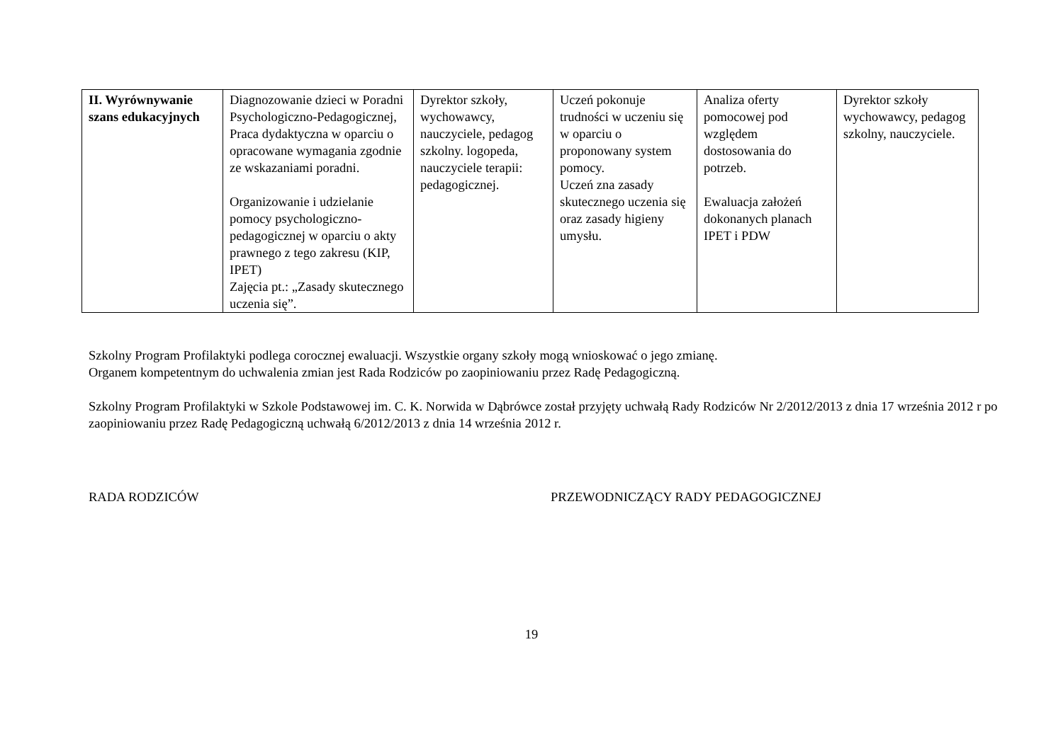| II. Wyrównywanie szans edukacyjnych | Diagnozowanie dzieci w Poradni Psychologiczno-Pedagogicznej, Praca dydaktyczna w oparciu o opracowane wymagania zgodnie ze wskazaniami poradni. Organizowanie i udzielanie pomocy psychologiczno-pedagogicznej w oparciu o akty prawnego z tego zakresu (KIP, IPET) Zajęcia pt.: „Zasady skutecznego uczenia się”. | Dyrektor szkoły, wychowawcy, nauczyciele, pedagog szkolny. logopeda, nauczyciele terapii: pedagogicznej. | Uczeń pokonuje trudności w uczeniu się w oparciu o proponowany system pomocy. Uczeń zna zasady skutecznego uczenia się oraz zasady higieny umysłu. | Analiza oferty pomocowej pod względem dostosowania do potrzeb. Ewaluacja założeń dokonanych planach IPET i PDW | Dyrektor szkoły wychowawcy, pedagog szkolny, nauczyciele. |
Szkolny Program Profilaktyki podlega corocznej ewaluacji. Wszystkie organy szkoły mogą wnioskować o jego zmianę.
Organem kompetentnym do uchwalenia zmian jest Rada Rodziców po zaopiniowaniu przez Radę Pedagogiczną.
Szkolny Program Profilaktyki w Szkole Podstawowej im. C. K. Norwida w Dąbrówce został przyjęty uchwałą Rady Rodziców Nr 2/2012/2013 z dnia 17 września 2012 r po zaopiniowaniu przez Radę Pedagogiczną uchwałą 6/2012/2013 z dnia 14 września 2012 r.
RADA RODZICÓW PRZEWODNICZĄCY RADY PEDAGOGICZNEJ
19